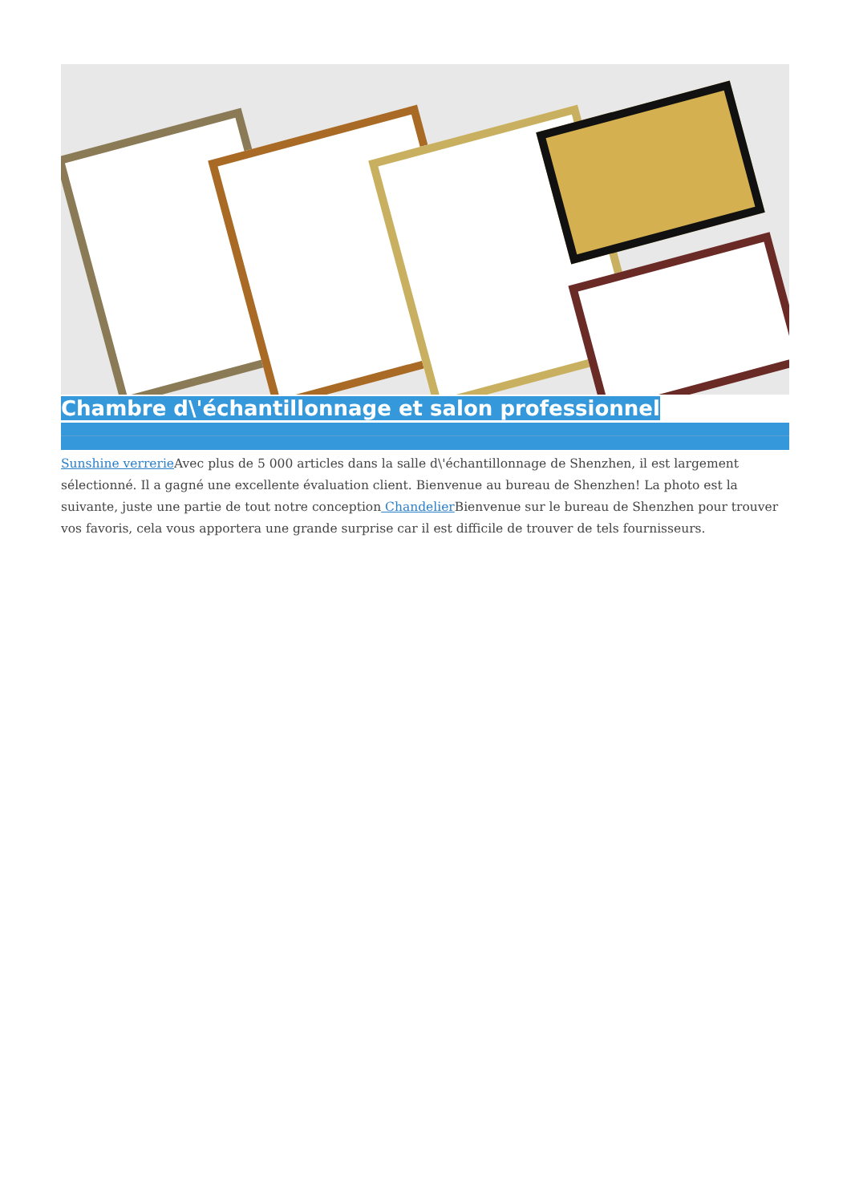Chambre d\'échantillonnage et salon professionnel
Sunshine verrerie Avec plus de 5 000 articles dans la salle d\'échantillonnage de Shenzhen, il est largement sélectionné. Il a gagné une excellente évaluation client. Bienvenue au bureau de Shenzhen! La photo est la suivante, juste une partie de tout notre conception Chandelier Bienvenue sur le bureau de Shenzhen pour trouver vos favoris, cela vous apportera une grande surprise car il est difficile de trouver de tels fournisseurs.